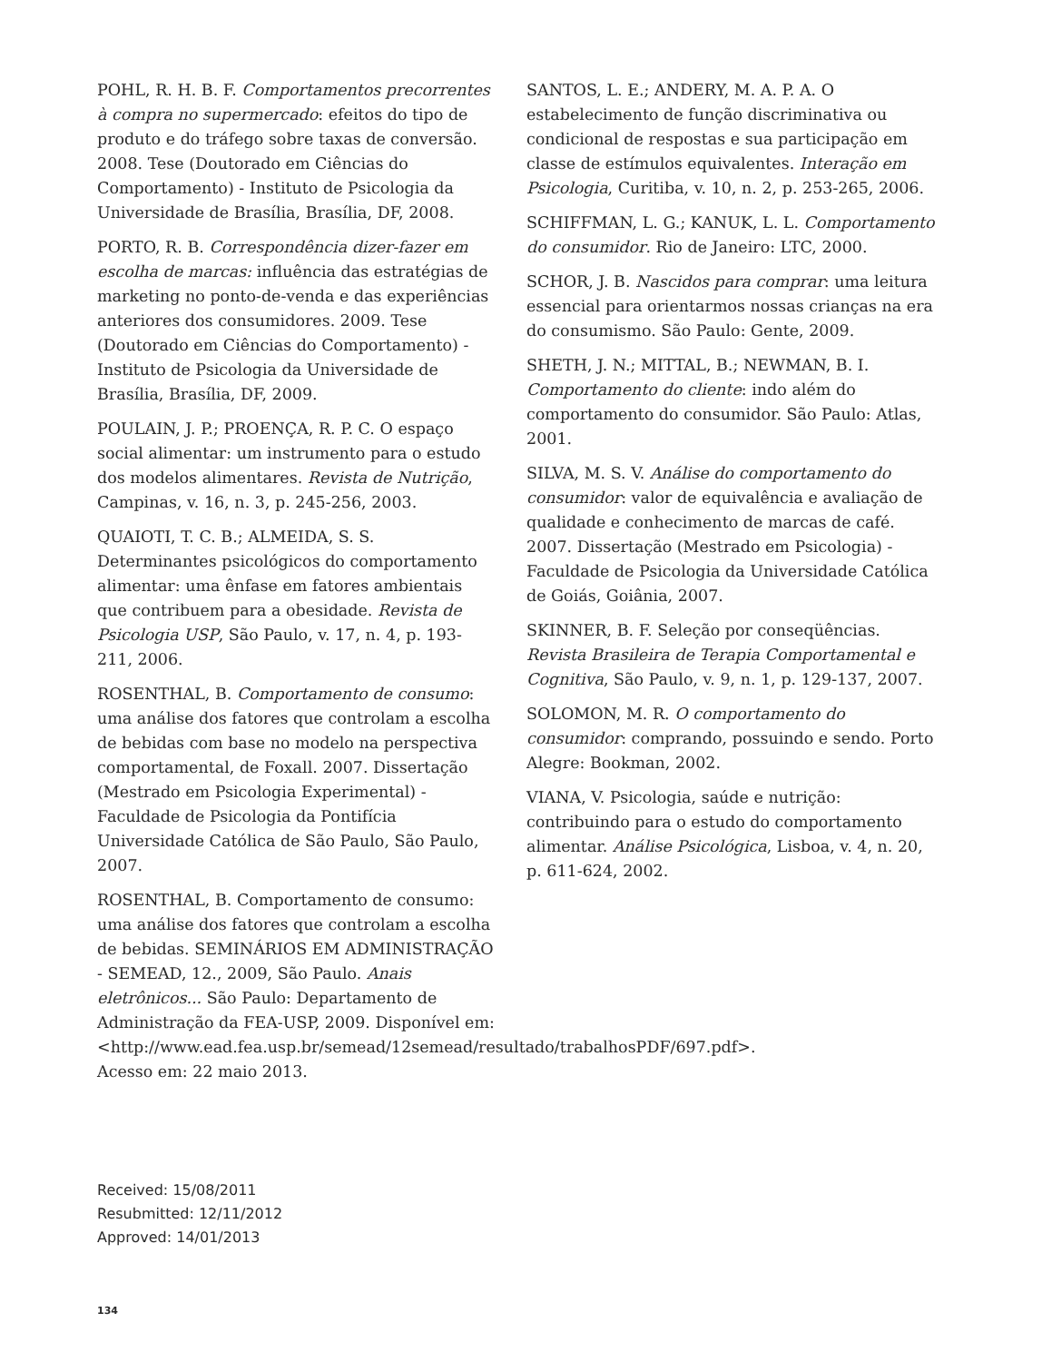POHL, R. H. B. F. Comportamentos precorrentes à compra no supermercado: efeitos do tipo de produto e do tráfego sobre taxas de conversão. 2008. Tese (Doutorado em Ciências do Comportamento) - Instituto de Psicologia da Universidade de Brasília, Brasília, DF, 2008.
PORTO, R. B. Correspondência dizer-fazer em escolha de marcas: influência das estratégias de marketing no ponto-de-venda e das experiências anteriores dos consumidores. 2009. Tese (Doutorado em Ciências do Comportamento) - Instituto de Psicologia da Universidade de Brasília, Brasília, DF, 2009.
POULAIN, J. P.; PROENÇA, R. P. C. O espaço social alimentar: um instrumento para o estudo dos modelos alimentares. Revista de Nutrição, Campinas, v. 16, n. 3, p. 245-256, 2003.
QUAIOTI, T. C. B.; ALMEIDA, S. S. Determinantes psicológicos do comportamento alimentar: uma ênfase em fatores ambientais que contribuem para a obesidade. Revista de Psicologia USP, São Paulo, v. 17, n. 4, p. 193-211, 2006.
ROSENTHAL, B. Comportamento de consumo: uma análise dos fatores que controlam a escolha de bebidas com base no modelo na perspectiva comportamental, de Foxall. 2007. Dissertação (Mestrado em Psicologia Experimental) - Faculdade de Psicologia da Pontifícia Universidade Católica de São Paulo, São Paulo, 2007.
ROSENTHAL, B. Comportamento de consumo: uma análise dos fatores que controlam a escolha de bebidas. SEMINÁRIOS EM ADMINISTRAÇÃO - SEMEAD, 12., 2009, São Paulo. Anais eletrônicos... São Paulo: Departamento de Administração da FEA-USP, 2009. Disponível em: <http://www.ead.fea.usp.br/semead/12semead/resultado/trabalhosPDF/697.pdf>. Acesso em: 22 maio 2013.
SANTOS, L. E.; ANDERY, M. A. P. A. O estabelecimento de função discriminativa ou condicional de respostas e sua participação em classe de estímulos equivalentes. Interação em Psicologia, Curitiba, v. 10, n. 2, p. 253-265, 2006.
SCHIFFMAN, L. G.; KANUK, L. L. Comportamento do consumidor. Rio de Janeiro: LTC, 2000.
SCHOR, J. B. Nascidos para comprar: uma leitura essencial para orientarmos nossas crianças na era do consumismo. São Paulo: Gente, 2009.
SHETH, J. N.; MITTAL, B.; NEWMAN, B. I. Comportamento do cliente: indo além do comportamento do consumidor. São Paulo: Atlas, 2001.
SILVA, M. S. V. Análise do comportamento do consumidor: valor de equivalência e avaliação de qualidade e conhecimento de marcas de café. 2007. Dissertação (Mestrado em Psicologia) - Faculdade de Psicologia da Universidade Católica de Goiás, Goiânia, 2007.
SKINNER, B. F. Seleção por conseqüências. Revista Brasileira de Terapia Comportamental e Cognitiva, São Paulo, v. 9, n. 1, p. 129-137, 2007.
SOLOMON, M. R. O comportamento do consumidor: comprando, possuindo e sendo. Porto Alegre: Bookman, 2002.
VIANA, V. Psicologia, saúde e nutrição: contribuindo para o estudo do comportamento alimentar. Análise Psicológica, Lisboa, v. 4, n. 20, p. 611-624, 2002.
Received: 15/08/2011
Resubmitted: 12/11/2012
Approved: 14/01/2013
134